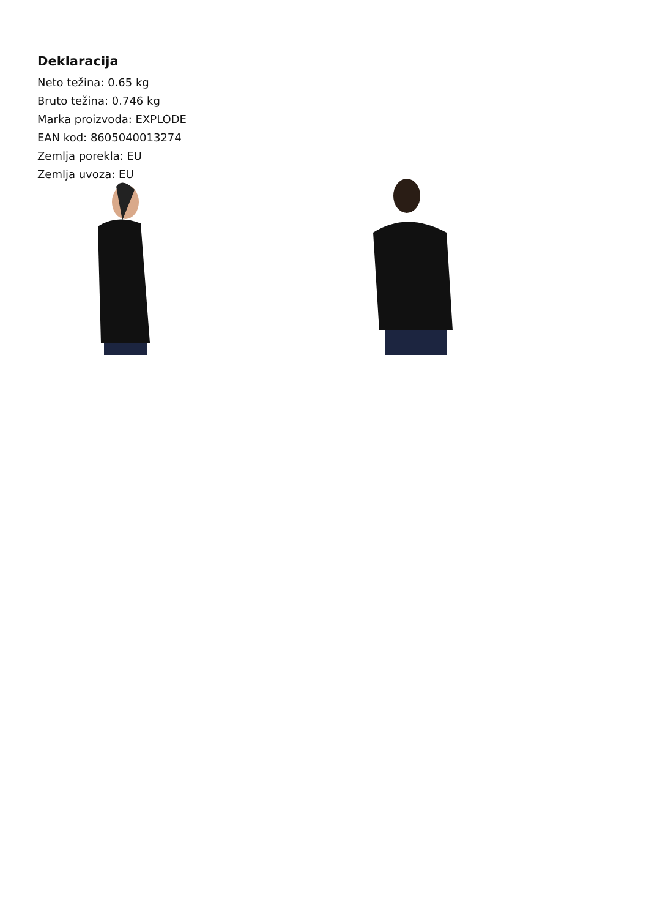Deklaracija
Neto težina: 0.65 kg
Bruto težina: 0.746 kg
Marka proizvoda: EXPLODE
EAN kod: 8605040013274
Zemlja porekla: EU
Zemlja uvoza: EU